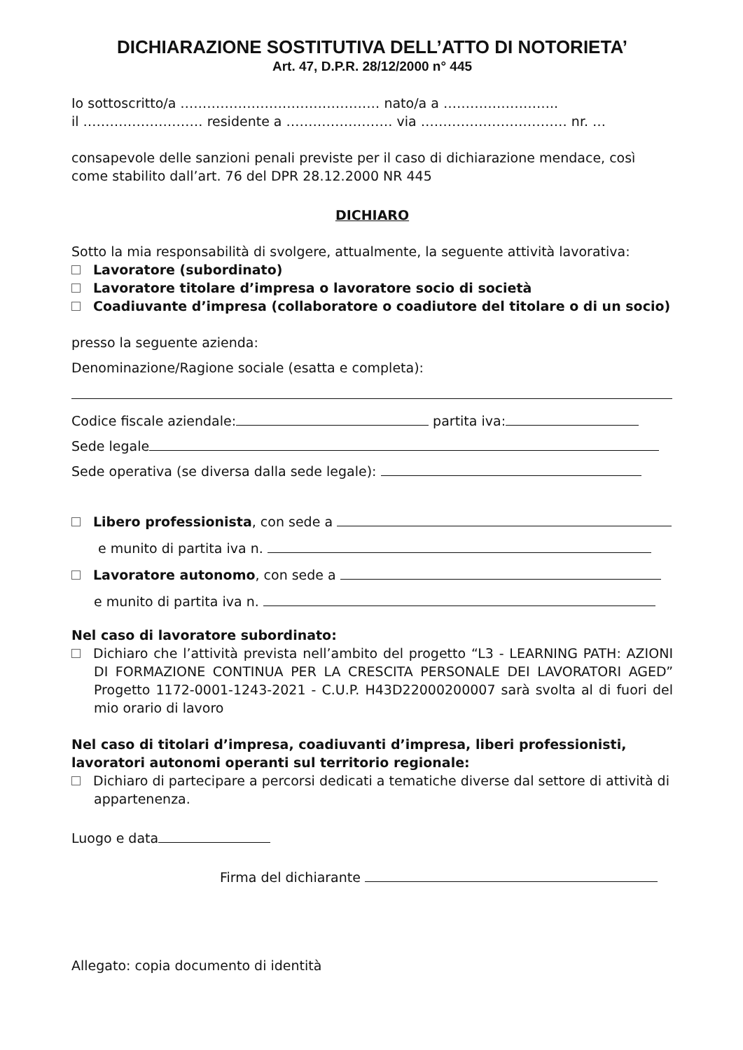DICHIARAZIONE SOSTITUTIVA DELL’ATTO DI NOTORIETA’
Art. 47, D.P.R. 28/12/2000 n° 445
Io sottoscritto/a ……………………………………… nato/a a ……………………..
il ……………………… residente a …………………… via …………………………… nr. …
consapevole delle sanzioni penali previste per il caso di dichiarazione mendace, così come stabilito dall’art. 76 del DPR 28.12.2000 NR 445
DICHIARO
Sotto la mia responsabilità di svolgere, attualmente, la seguente attività lavorativa:
Lavoratore (subordinato)
Lavoratore titolare d’impresa o lavoratore socio di società
Coadiuvante d’impresa (collaboratore o coadiutore del titolare o di un socio)
presso la seguente azienda:
Denominazione/Ragione sociale (esatta e completa):
Codice fiscale aziendale: partita iva:
Sede legale
Sede operativa (se diversa dalla sede legale):
Libero professionista, con sede a
e munito di partita iva n.
Lavoratore autonomo, con sede a
e munito di partita iva n.
Nel caso di lavoratore subordinato:
Dichiaro che l’attività prevista nell’ambito del progetto “L3 - LEARNING PATH: AZIONI DI FORMAZIONE CONTINUA PER LA CRESCITA PERSONALE DEI LAVORATORI AGED” Progetto 1172-0001-1243-2021 - C.U.P. H43D22000200007 sarà svolta al di fuori del mio orario di lavoro
Nel caso di titolari d’impresa, coadiuvanti d’impresa, liberi professionisti, lavoratori autonomi operanti sul territorio regionale:
Dichiaro di partecipare a percorsi dedicati a tematiche diverse dal settore di attività di appartenenza.
Luogo e data
Firma del dichiarante
Allegato: copia documento di identità